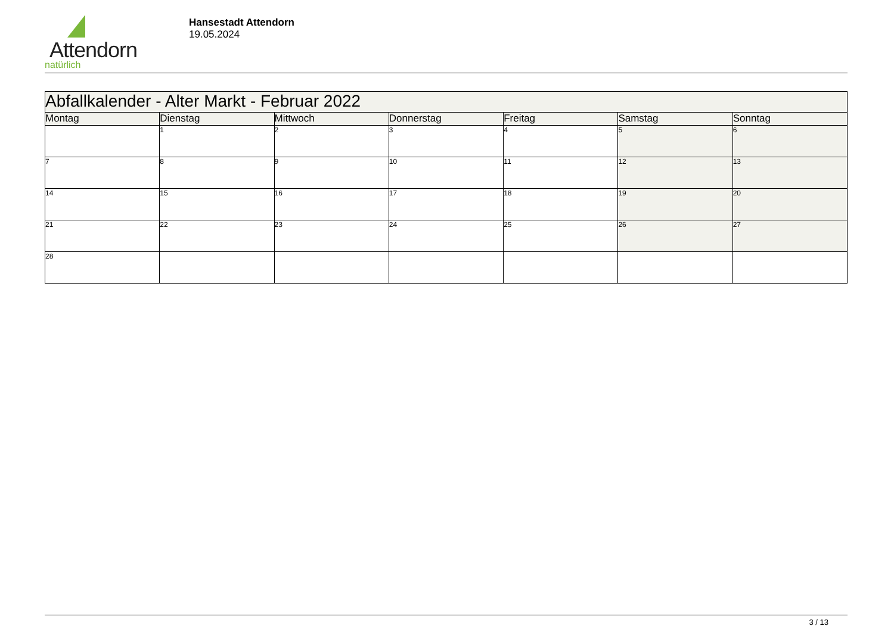Attendorn
natürlich
Hansestadt Attendorn
19.05.2024
| Abfallkalender - Alter Markt - Februar 2022 | | | | | | |
| Montag | Dienstag | Mittwoch | Donnerstag | Freitag | Samstag | Sonntag |
| | 1 | 2 | 3 | 4 | 5 | 6 |
| 7 | 8 | 9 | 10 | 11 | 12 | 13 |
| 14 | 15 | 16 | 17 | 18 | 19 | 20 |
| 21 | 22 | 23 | 24 | 25 | 26 | 27 |
| 28 | | | | | | |
3 / 13